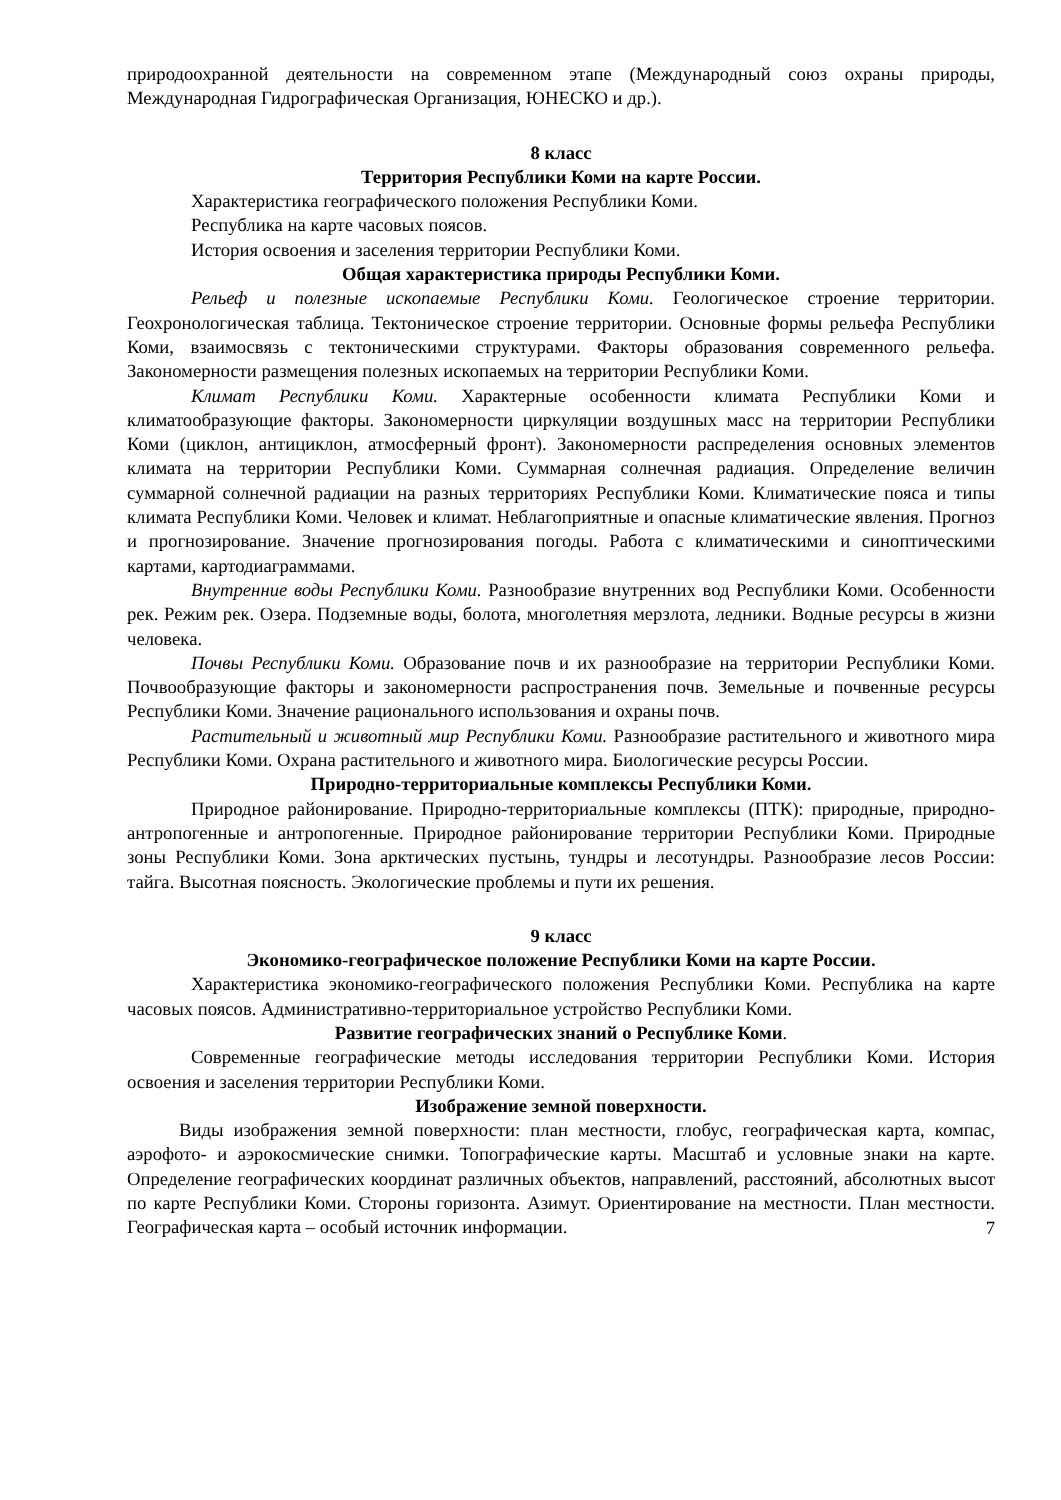природоохранной деятельности на современном этапе (Международный союз охраны природы, Международная Гидрографическая Организация, ЮНЕСКО и др.).
8 класс
Территория Республики Коми на карте России.
Характеристика географического положения Республики Коми.
Республика на карте часовых поясов.
История освоения и заселения территории Республики Коми.
Общая характеристика природы Республики Коми.
Рельеф и полезные ископаемые Республики Коми. Геологическое строение территории. Геохронологическая таблица. Тектоническое строение территории. Основные формы рельефа Республики Коми, взаимосвязь с тектоническими структурами. Факторы образования современного рельефа. Закономерности размещения полезных ископаемых на территории Республики Коми.
Климат Республики Коми. Характерные особенности климата Республики Коми и климатообразующие факторы. Закономерности циркуляции воздушных масс на территории Республики Коми (циклон, антициклон, атмосферный фронт). Закономерности распределения основных элементов климата на территории Республики Коми. Суммарная солнечная радиация. Определение величин суммарной солнечной радиации на разных территориях Республики Коми. Климатические пояса и типы климата Республики Коми. Человек и климат. Неблагоприятные и опасные климатические явления. Прогноз и прогнозирование. Значение прогнозирования погоды. Работа с климатическими и синоптическими картами, картодиаграммами.
Внутренние воды Республики Коми. Разнообразие внутренних вод Республики Коми. Особенности рек. Режим рек. Озера. Подземные воды, болота, многолетняя мерзлота, ледники. Водные ресурсы в жизни человека.
Почвы Республики Коми. Образование почв и их разнообразие на территории Республики Коми. Почвообразующие факторы и закономерности распространения почв. Земельные и почвенные ресурсы Республики Коми. Значение рационального использования и охраны почв.
Растительный и животный мир Республики Коми. Разнообразие растительного и животного мира Республики Коми. Охрана растительного и животного мира. Биологические ресурсы России.
Природно-территориальные комплексы Республики Коми.
Природное районирование. Природно-территориальные комплексы (ПТК): природные, природно-антропогенные и антропогенные. Природное районирование территории Республики Коми. Природные зоны Республики Коми. Зона арктических пустынь, тундры и лесотундры. Разнообразие лесов России: тайга. Высотная поясность. Экологические проблемы и пути их решения.
9 класс
Экономико-географическое положение Республики Коми на карте России.
Характеристика экономико-географического положения Республики Коми. Республика на карте часовых поясов. Административно-территориальное устройство Республики Коми.
Развитие географических знаний о Республике Коми.
Современные географические методы исследования территории Республики Коми. История освоения и заселения территории Республики Коми.
Изображение земной поверхности.
Виды изображения земной поверхности: план местности, глобус, географическая карта, компас, аэрофото- и аэрокосмические снимки. Топографические карты. Масштаб и условные знаки на карте. Определение географических координат различных объектов, направлений, расстояний, абсолютных высот по карте Республики Коми. Стороны горизонта. Азимут. Ориентирование на местности. План местности. Географическая карта – особый источник информации.
7